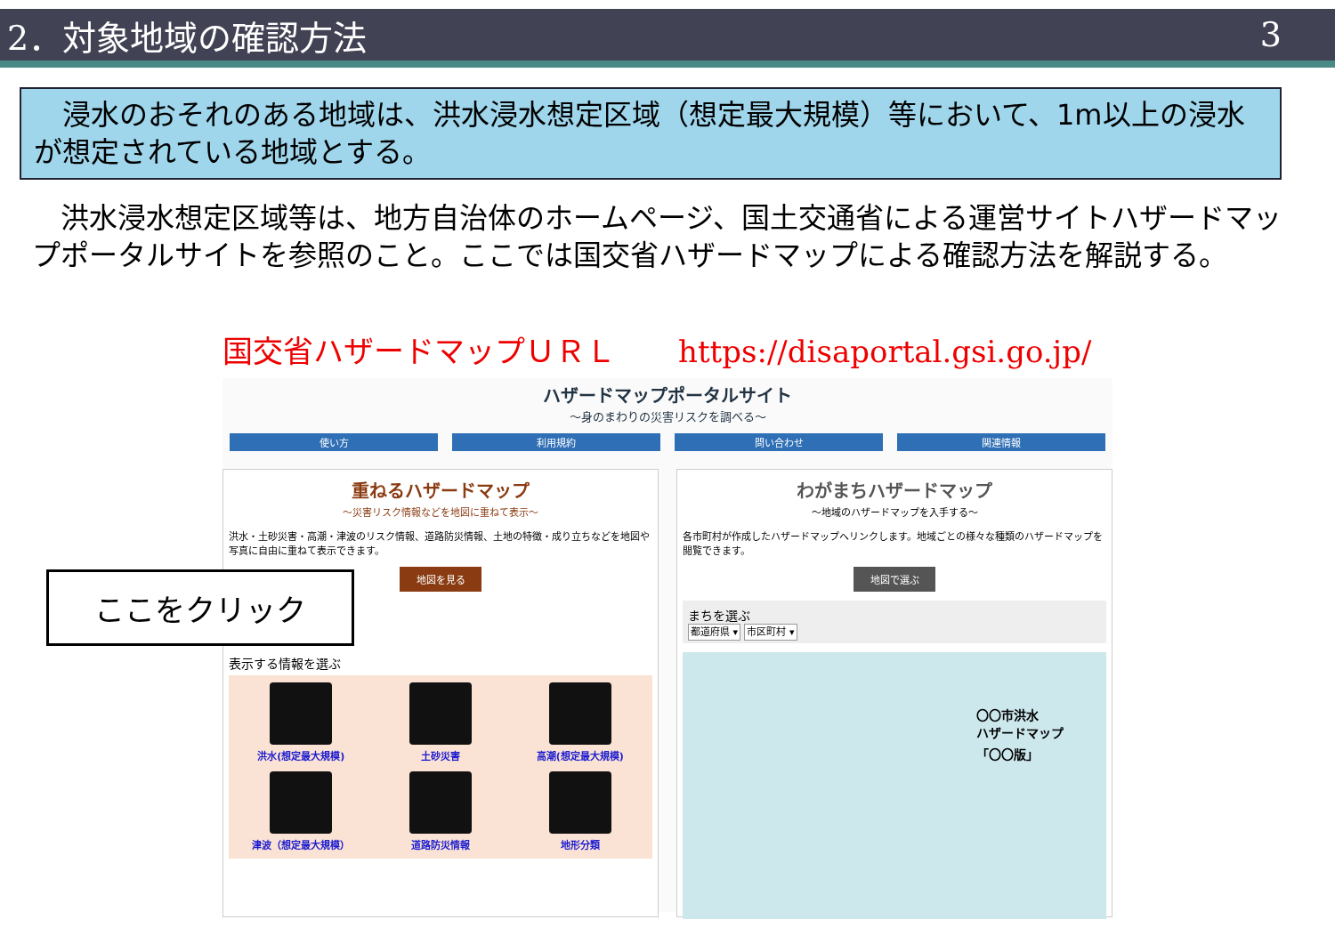2．対象地域の確認方法 3
　浸水のおそれのある地域は、洪水浸水想定区域（想定最大規模）等において、1m以上の浸水が想定されている地域とする。
　洪水浸水想定区域等は、地方自治体のホームページ、国土交通省による運営サイトハザードマップポータルサイトを参照のこと。ここでは国交省ハザードマップによる確認方法を解説する。
国交省ハザードマップＵＲＬ https://disaportal.gsi.go.jp/
ハザードマップポータルサイト
～身のまわりの災害リスクを調べる～
使い方 利用規約 問い合わせ 関連情報
重ねるハザードマップ
～災害リスク情報などを地図に重ねて表示～
洪水・土砂災害・高潮・津波のリスク情報、道路防災情報、土地の特徴・成り立ちなどを地図や写真に自由に重ねて表示できます。
地図を見る
表示する情報を選ぶ
洪水(想定最大規模)
土砂災害
高潮(想定最大規模)
津波（想定最大規模）
道路防災情報
地形分類
わがまちハザードマップ
～地域のハザードマップを入手する～
各市町村が作成したハザードマップへリンクします。地域ごとの様々な種類のハザードマップを閲覧できます。
地図で選ぶ
まちを選ぶ
都道府県 ▾ 市区町村 ▾
〇〇市洪水
ハザードマップ
「〇〇版」
ここをクリック